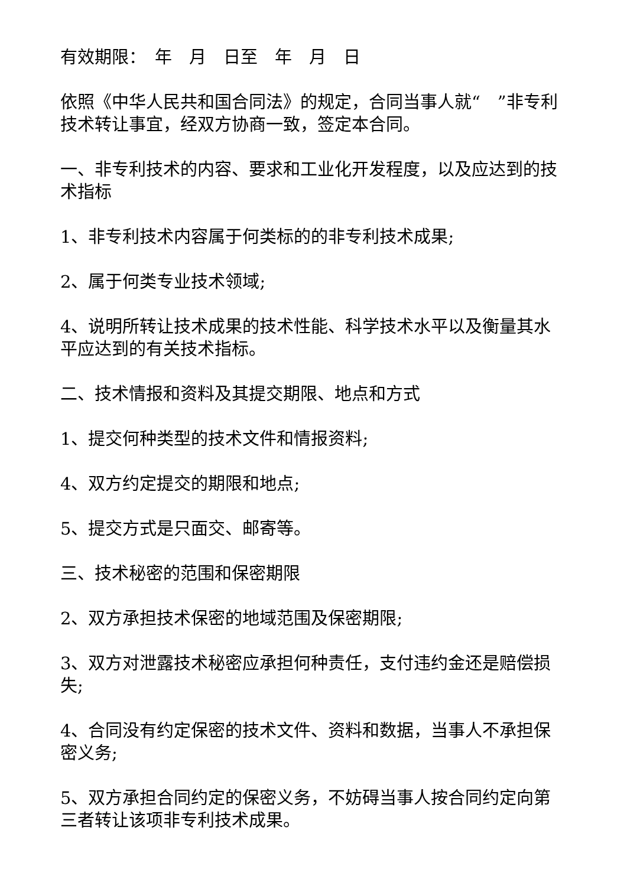有效期限：　年　月　日至　年　月　日
依照《中华人民共和国合同法》的规定，合同当事人就“　”非专利技术转让事宜，经双方协商一致，签定本合同。
一、非专利技术的内容、要求和工业化开发程度，以及应达到的技术指标
1、非专利技术内容属于何类标的的非专利技术成果;
2、属于何类专业技术领域;
4、说明所转让技术成果的技术性能、科学技术水平以及衡量其水平应达到的有关技术指标。
二、技术情报和资料及其提交期限、地点和方式
1、提交何种类型的技术文件和情报资料;
4、双方约定提交的期限和地点;
5、提交方式是只面交、邮寄等。
三、技术秘密的范围和保密期限
2、双方承担技术保密的地域范围及保密期限;
3、双方对泄露技术秘密应承担何种责任，支付违约金还是赔偿损失;
4、合同没有约定保密的技术文件、资料和数据，当事人不承担保密义务;
5、双方承担合同约定的保密义务，不妨碍当事人按合同约定向第三者转让该项非专利技术成果。